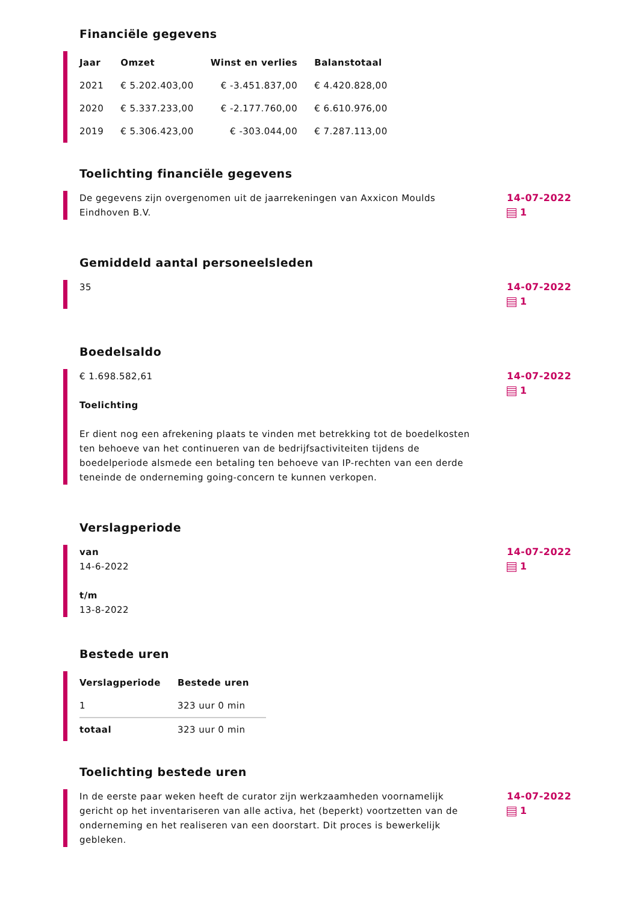Financiële gegevens
| Jaar | Omzet | Winst en verlies | Balanstotaal |
| --- | --- | --- | --- |
| 2021 | € 5.202.403,00 | € -3.451.837,00 | € 4.420.828,00 |
| 2020 | € 5.337.233,00 | € -2.177.760,00 | € 6.610.976,00 |
| 2019 | € 5.306.423,00 | € -303.044,00 | € 7.287.113,00 |
Toelichting financiële gegevens
De gegevens zijn overgenomen uit de jaarrekeningen van Axxicon Moulds Eindhoven B.V.
14-07-2022
1
Gemiddeld aantal personeelsleden
35
14-07-2022
1
Boedelsaldo
€ 1.698.582,61
Toelichting
Er dient nog een afrekening plaats te vinden met betrekking tot de boedelkosten ten behoeve van het continueren van de bedrijfsactiviteiten tijdens de boedelperiode alsmede een betaling ten behoeve van IP-rechten van een derde teneinde de onderneming going-concern te kunnen verkopen.
14-07-2022
1
Verslagperiode
van
14-6-2022
t/m
13-8-2022
14-07-2022
1
Bestede uren
| Verslagperiode | Bestede uren |
| --- | --- |
| 1 | 323 uur 0 min |
| totaal | 323 uur 0 min |
Toelichting bestede uren
In de eerste paar weken heeft de curator zijn werkzaamheden voornamelijk gericht op het inventariseren van alle activa, het (beperkt) voortzetten van de onderneming en het realiseren van een doorstart. Dit proces is bewerkelijk gebleken.
14-07-2022
1